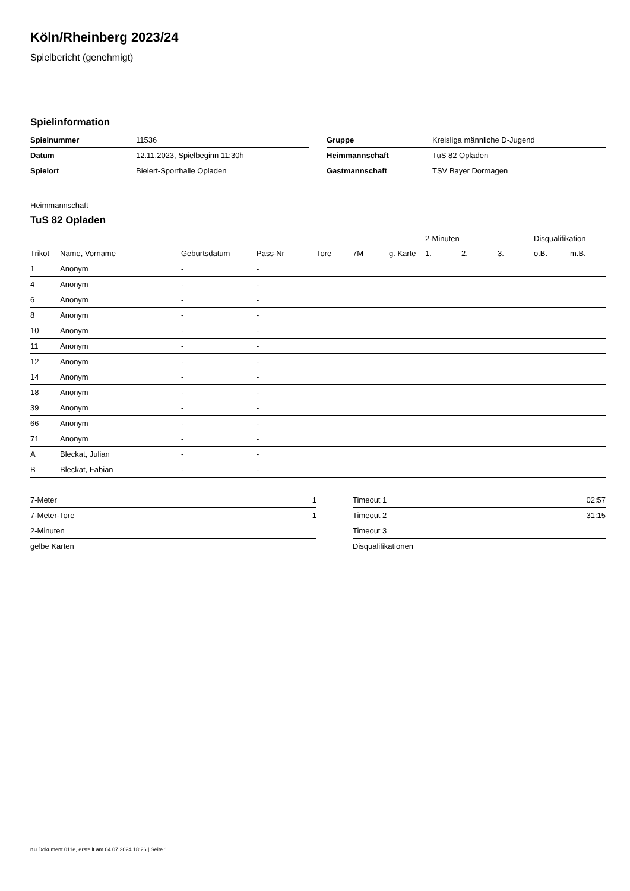Köln/Rheinberg 2023/24
Spielbericht (genehmigt)
Spielinformation
| Spielnummer | 11536 |
| Datum | 12.11.2023, Spielbeginn 11:30h |
| Spielort | Bielert-Sporthalle Opladen |
| Gruppe | Kreisliga männliche D-Jugend |
| Heimmannschaft | TuS 82 Opladen |
| Gastmannschaft | TSV Bayer Dormagen |
Heimmannschaft
TuS 82 Opladen
| | | | | | | | 2-Minuten | | | Disqualifikation | |
| --- | --- | --- | --- | --- | --- | --- | --- | --- | --- | --- | --- |
| Trikot | Name, Vorname | Geburtsdatum | Pass-Nr | Tore | 7M | g. Karte | 1. | 2. | 3. | o.B. | m.B. |
| 1 | Anonym | - | - | | | | | | | | |
| 4 | Anonym | - | - | | | | | | | | |
| 6 | Anonym | - | - | | | | | | | | |
| 8 | Anonym | - | - | | | | | | | | |
| 10 | Anonym | - | - | | | | | | | | |
| 11 | Anonym | - | - | | | | | | | | |
| 12 | Anonym | - | - | | | | | | | | |
| 14 | Anonym | - | - | | | | | | | | |
| 18 | Anonym | - | - | | | | | | | | |
| 39 | Anonym | - | - | | | | | | | | |
| 66 | Anonym | - | - | | | | | | | | |
| 71 | Anonym | - | - | | | | | | | | |
| A | Bleckat, Julian | - | - | | | | | | | | |
| B | Bleckat, Fabian | - | - | | | | | | | | |
| 7-Meter | 1 |
| 7-Meter-Tore | 1 |
| 2-Minuten | |
| gelbe Karten | |
| Timeout 1 | 02:57 |
| Timeout 2 | 31:15 |
| Timeout 3 | |
| Disqualifikationen | |
nu.Dokument 011e, erstellt am 04.07.2024 18:26 | Seite 1